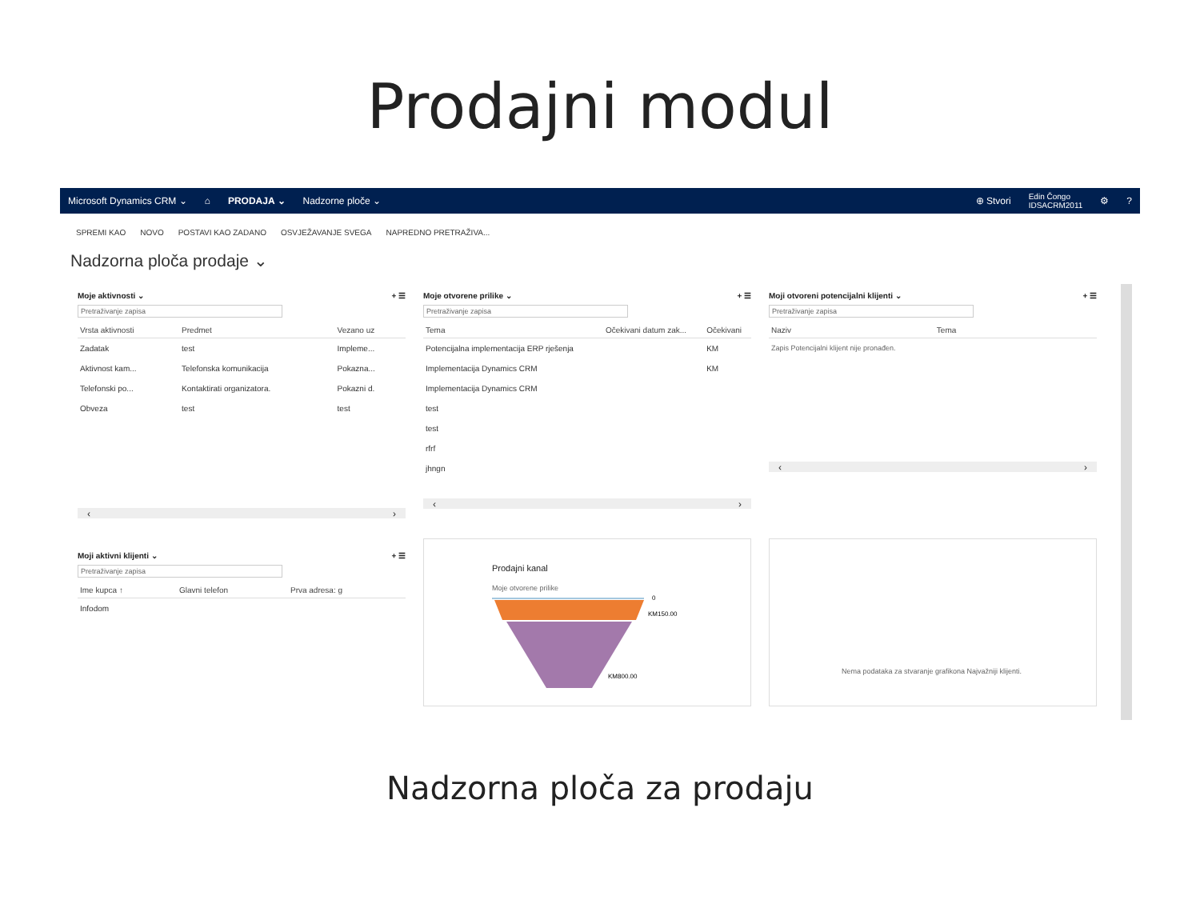Prodajni modul
Microsoft Dynamics CRM ⌄ ⌂ PRODAJA ⌄ Nadzorne ploče ⌄ ⊕ Stvori Edin Čongo
IDSACRM2011 ⚙?
SPREMI KAO NOVO POSTAVI KAO ZADANO OSVJEŽAVANJE SVEGA NAPREDNO PRETRAŽIVA...
Nadzorna ploča prodaje ⌄
Moje aktivnosti ⌄ + ☰
Pretraživanje zapisa
| Vrsta aktivnosti | Predmet | Vezano uz |
| --- | --- | --- |
| Zadatak | test | Impleme... |
| Aktivnost kam... | Telefonska komunikacija | Pokazna... |
| Telefonski po... | Kontaktirati organizatora. | Pokazni d. |
| Obveza | test | test |
‹ ›
Moje otvorene prilike ⌄ + ☰
Pretraživanje zapisa
| Tema | Očekivani datum zak... | Očekivani |
| --- | --- | --- |
| Potencijalna implementacija ERP rješenja | | KM |
| Implementacija Dynamics CRM | | KM |
| Implementacija Dynamics CRM | | |
| test | | |
| test | | |
| rfrf | | |
| jhngn | | |
‹ ›
Moji otvoreni potencijalni klijenti ⌄ + ☰
Pretraživanje zapisa
| Naziv | Tema |
| --- | --- |
| Zapis Potencijalni klijent nije pronađen. | |
‹ ›
Moji aktivni klijenti ⌄ + ☰
Pretraživanje zapisa
| Ime kupca ↑ | Glavni telefon | Prva adresa: g |
| --- | --- | --- |
| Infodom | | |
Prodajni kanal
Moje otvorene prilike
0
KM150.00
KM800.00
Nema podataka za stvaranje grafikona Najvažniji klijenti.
Nadzorna ploča za prodaju